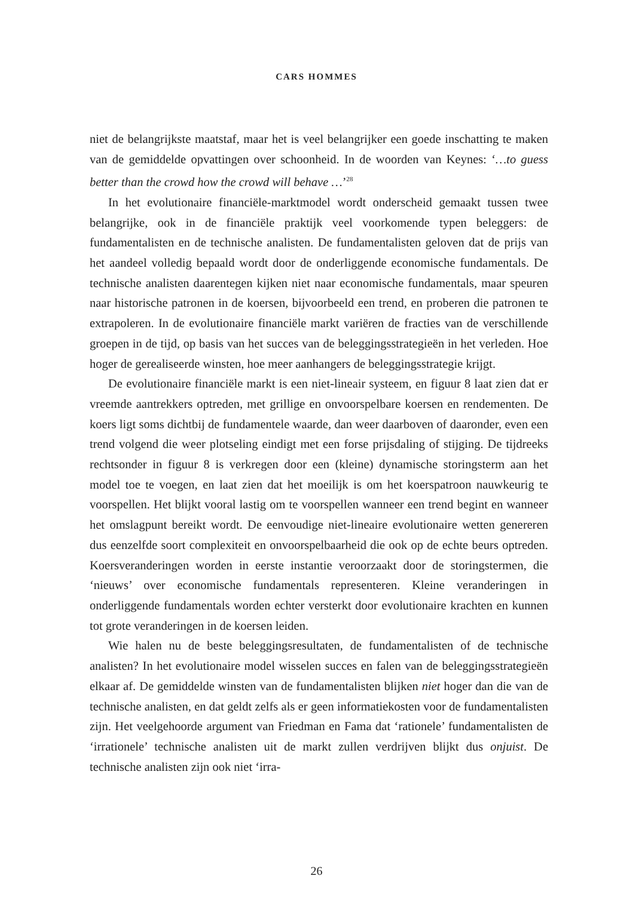CARS HOMMES
niet de belangrijkste maatstaf, maar het is veel belangrijker een goede inschatting te maken van de gemiddelde opvattingen over schoonheid. In de woorden van Keynes: ‘…to guess better than the crowd how the crowd will behave …’<sup>28</sup>
In het evolutionaire financiële-marktmodel wordt onderscheid gemaakt tussen twee belangrijke, ook in de financiële praktijk veel voorkomende typen beleggers: de fundamentalisten en de technische analisten. De fundamentalisten geloven dat de prijs van het aandeel volledig bepaald wordt door de onderliggende economische fundamentals. De technische analisten daarentegen kijken niet naar economische fundamentals, maar speuren naar historische patronen in de koersen, bijvoorbeeld een trend, en proberen die patronen te extrapoleren. In de evolutionaire financiële markt variëren de fracties van de verschillende groepen in de tijd, op basis van het succes van de beleggingsstrategieën in het verleden. Hoe hoger de gerealiseerde winsten, hoe meer aanhangers de beleggingsstrategie krijgt.
De evolutionaire financiële markt is een niet-lineair systeem, en figuur 8 laat zien dat er vreemde aantrekkers optreden, met grillige en onvoorspelbare koersen en rendementen. De koers ligt soms dichtbij de fundamentele waarde, dan weer daarboven of daaronder, even een trend volgend die weer plotseling eindigt met een forse prijsdaling of stijging. De tijdreeks rechtsonder in figuur 8 is verkregen door een (kleine) dynamische storingsterm aan het model toe te voegen, en laat zien dat het moeilijk is om het koerspatroon nauwkeurig te voorspellen. Het blijkt vooral lastig om te voorspellen wanneer een trend begint en wanneer het omslagpunt bereikt wordt. De eenvoudige niet-lineaire evolutionaire wetten genereren dus eenzelfde soort complexiteit en onvoorspelbaarheid die ook op de echte beurs optreden. Koersveranderingen worden in eerste instantie veroorzaakt door de storingstermen, die ‘nieuws’ over economische fundamentals representeren. Kleine veranderingen in onderliggende fundamentals worden echter versterkt door evolutionaire krachten en kunnen tot grote veranderingen in de koersen leiden.
Wie halen nu de beste beleggingsresultaten, de fundamentalisten of de technische analisten? In het evolutionaire model wisselen succes en falen van de beleggingsstrategieën elkaar af. De gemiddelde winsten van de fundamentalisten blijken niet hoger dan die van de technische analisten, en dat geldt zelfs als er geen informatiekosten voor de fundamentalisten zijn. Het veelgehoorde argument van Friedman en Fama dat ‘rationele’ fundamentalisten de ‘irrationele’ technische analisten uit de markt zullen verdrijven blijkt dus onjuist. De technische analisten zijn ook niet ‘irra-
26